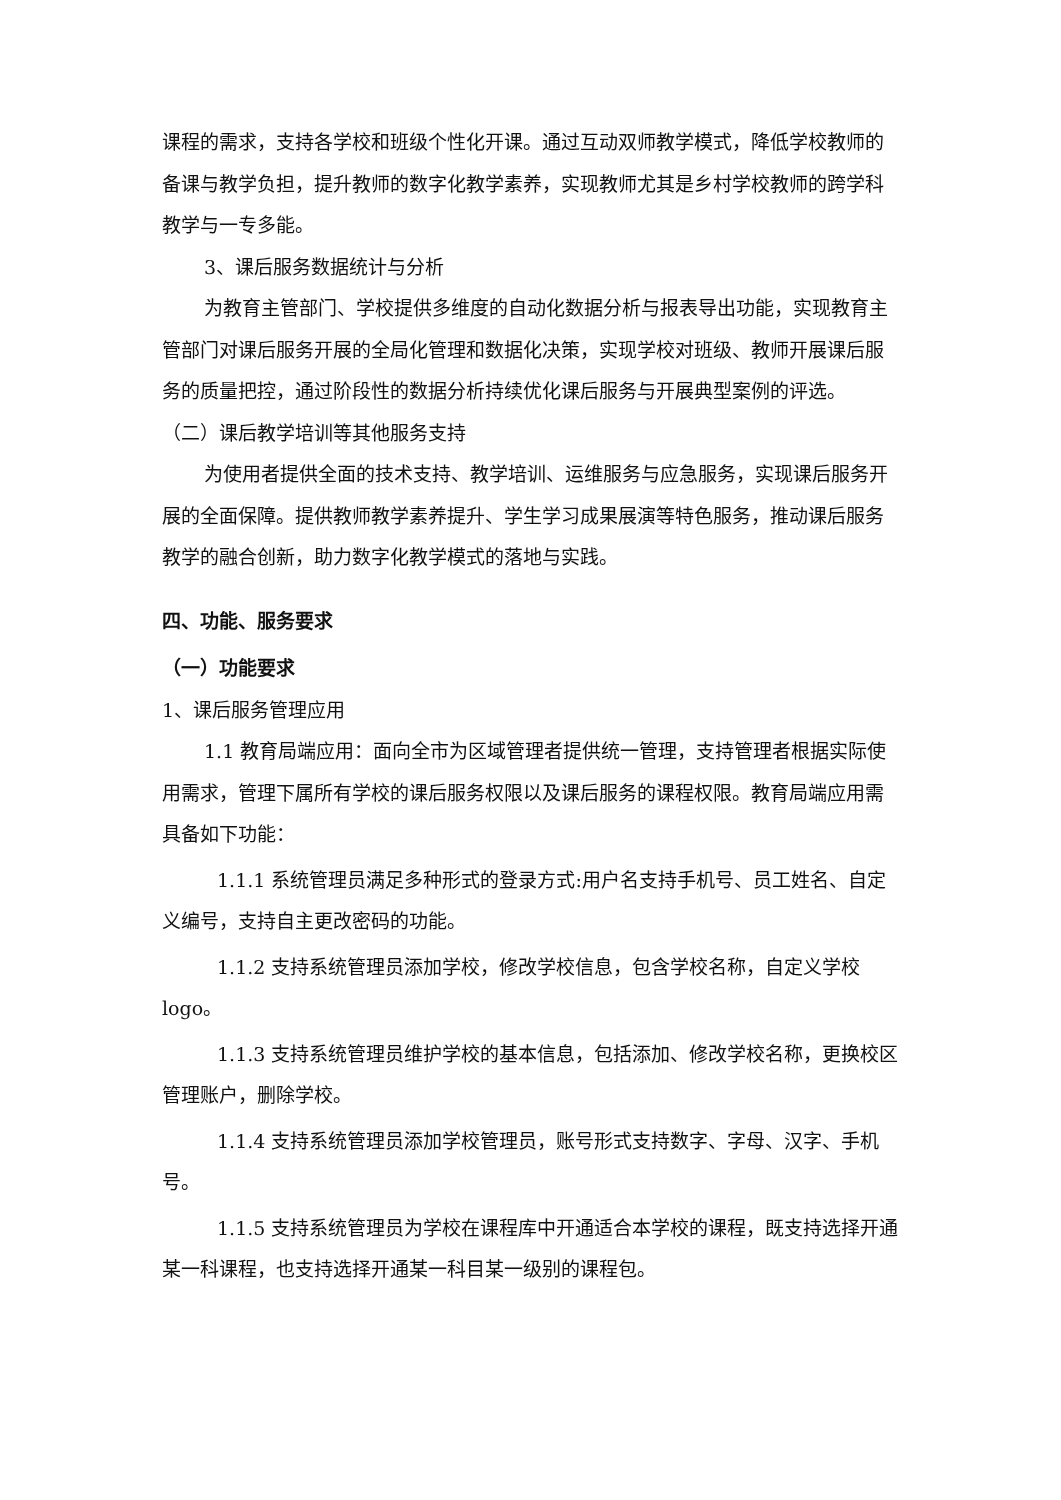课程的需求，支持各学校和班级个性化开课。通过互动双师教学模式，降低学校教师的备课与教学负担，提升教师的数字化教学素养，实现教师尤其是乡村学校教师的跨学科教学与一专多能。
3、课后服务数据统计与分析
为教育主管部门、学校提供多维度的自动化数据分析与报表导出功能，实现教育主管部门对课后服务开展的全局化管理和数据化决策，实现学校对班级、教师开展课后服务的质量把控，通过阶段性的数据分析持续优化课后服务与开展典型案例的评选。
（二）课后教学培训等其他服务支持
为使用者提供全面的技术支持、教学培训、运维服务与应急服务，实现课后服务开展的全面保障。提供教师教学素养提升、学生学习成果展演等特色服务，推动课后服务教学的融合创新，助力数字化教学模式的落地与实践。
四、功能、服务要求
（一）功能要求
1、课后服务管理应用
1.1 教育局端应用：面向全市为区域管理者提供统一管理，支持管理者根据实际使用需求，管理下属所有学校的课后服务权限以及课后服务的课程权限。教育局端应用需具备如下功能：
1.1.1 系统管理员满足多种形式的登录方式:用户名支持手机号、员工姓名、自定义编号，支持自主更改密码的功能。
1.1.2 支持系统管理员添加学校，修改学校信息，包含学校名称，自定义学校 logo。
1.1.3 支持系统管理员维护学校的基本信息，包括添加、修改学校名称，更换校区管理账户，删除学校。
1.1.4 支持系统管理员添加学校管理员，账号形式支持数字、字母、汉字、手机号。
1.1.5 支持系统管理员为学校在课程库中开通适合本学校的课程，既支持选择开通某一科课程，也支持选择开通某一科目某一级别的课程包。